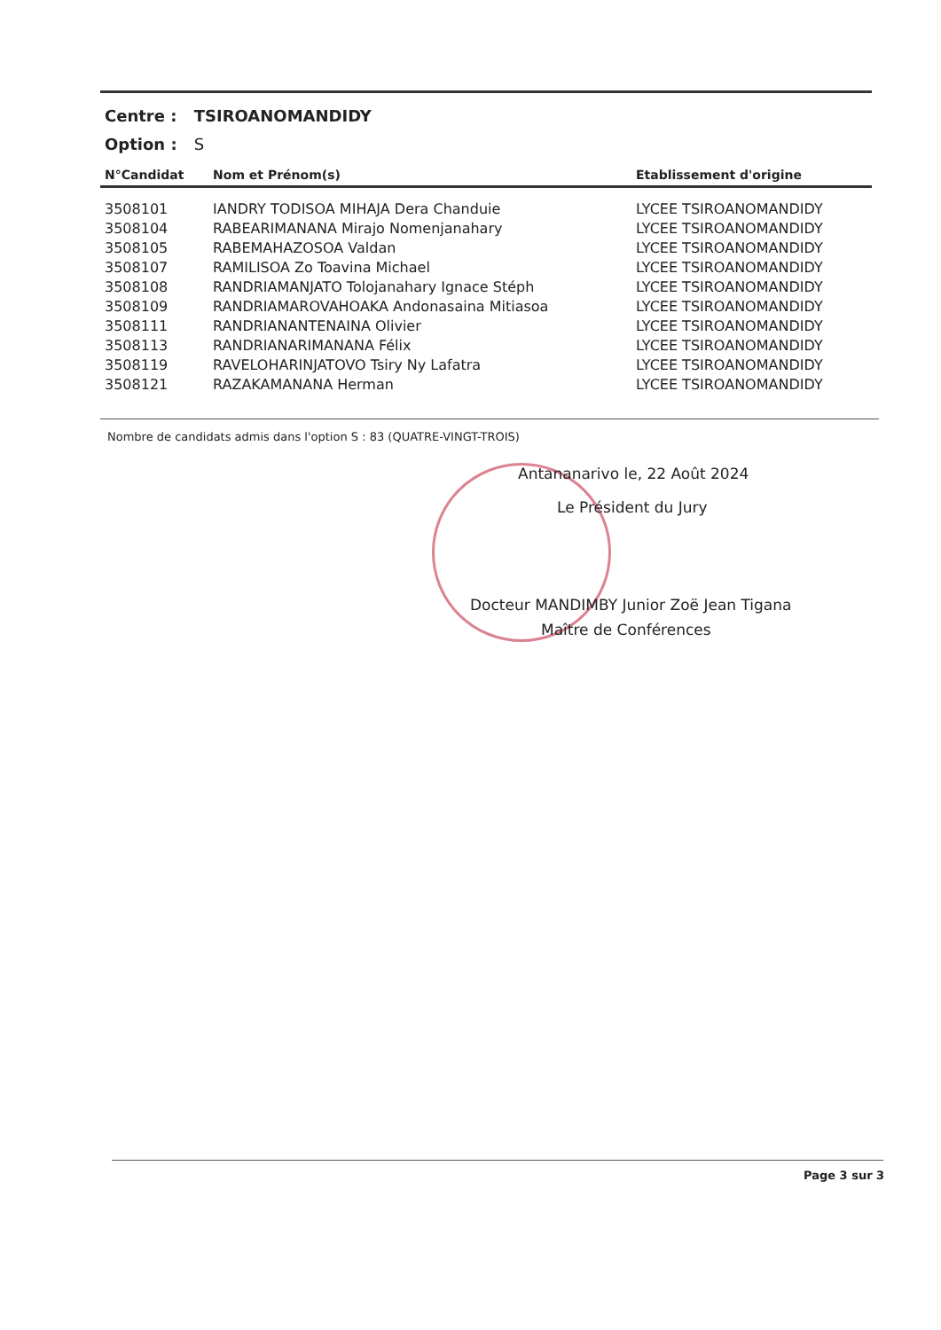Centre : TSIROANOMANDIDY
Option : S
| N°Candidat | Nom et Prénom(s) | Etablissement d'origine |
| --- | --- | --- |
| 3508101 | IANDRY TODISOA MIHAJA Dera Chanduie | LYCEE TSIROANOMANDIDY |
| 3508104 | RABEARIMANANA Mirajo Nomenjanahary | LYCEE TSIROANOMANDIDY |
| 3508105 | RABEMAHAZOSOA Valdan | LYCEE TSIROANOMANDIDY |
| 3508107 | RAMILISOA Zo Toavina Michael | LYCEE TSIROANOMANDIDY |
| 3508108 | RANDRIAMANJATO Tolojanahary Ignace Stéph | LYCEE TSIROANOMANDIDY |
| 3508109 | RANDRIAMAROVAHOAKA Andonasaina Mitiasoa | LYCEE TSIROANOMANDIDY |
| 3508111 | RANDRIANANTENAINA Olivier | LYCEE TSIROANOMANDIDY |
| 3508113 | RANDRIANARIMANANA Félix | LYCEE TSIROANOMANDIDY |
| 3508119 | RAVELOHARINJATOVO Tsiry Ny Lafatra | LYCEE TSIROANOMANDIDY |
| 3508121 | RAZAKAMANANA Herman | LYCEE TSIROANOMANDIDY |
Nombre de candidats admis dans l'option S : 83 (QUATRE-VINGT-TROIS)
Antananarivo le, 22 Août 2024
Le Président du Jury
Docteur MANDIMBY Junior Zoë Jean Tigana
Maître de Conférences
Page 3 sur 3